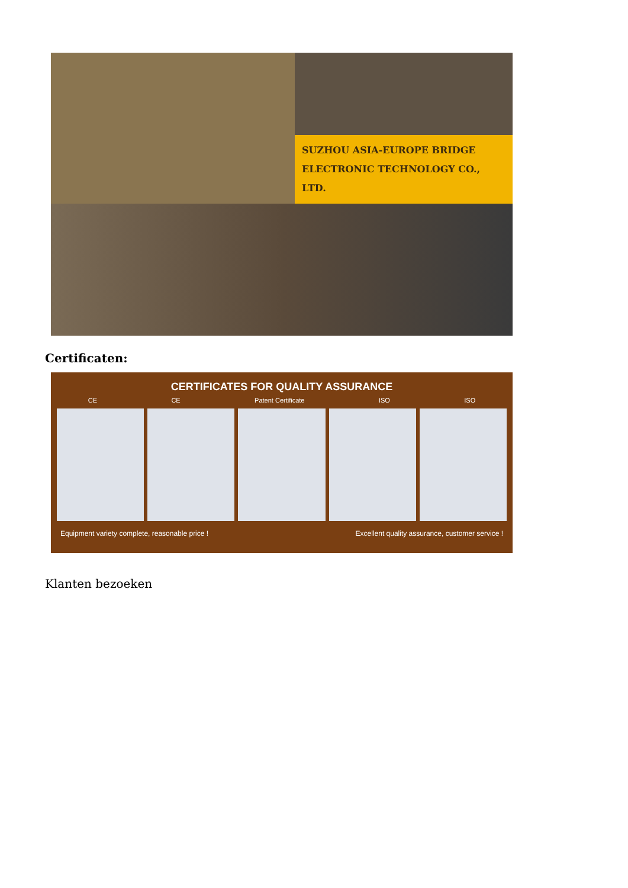SUZHOU ASIA-EUROPE BRIDGE
ELECTRONIC TECHNOLOGY CO., LTD.
Certificaten:
CERTIFICATES FOR QUALITY ASSURANCE
CE CE Patent Certificate ISO ISO
Equipment variety complete, reasonable price ! Excellent quality assurance, customer service !
Klanten bezoeken